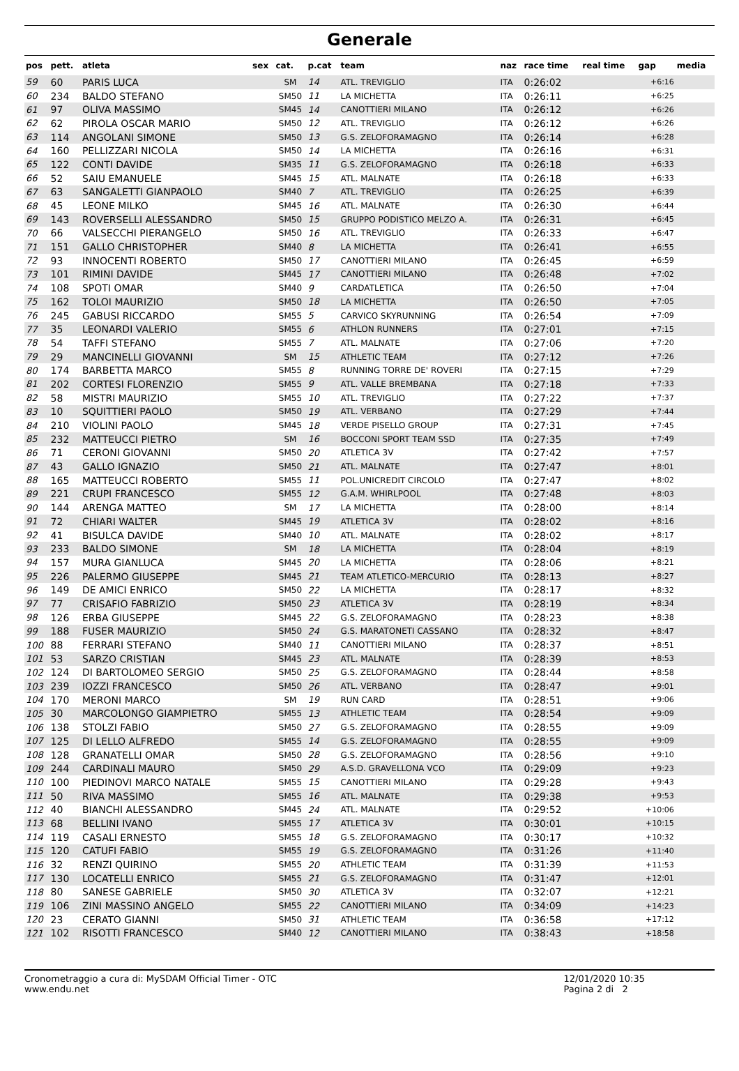Generale
| pos | pett. | atleta | sex | cat. | p.cat | team | naz | race time | real time | gap | media |
| --- | --- | --- | --- | --- | --- | --- | --- | --- | --- | --- | --- |
| 59 | 60 | PARIS LUCA | | SM | 14 | ATL. TREVIGLIO | ITA | 0:26:02 | | +6:16 | |
| 60 | 234 | BALDO STEFANO | | SM50 | 11 | LA MICHETTA | ITA | 0:26:11 | | +6:25 | |
| 61 | 97 | OLIVA MASSIMO | | SM45 | 14 | CANOTTIERI MILANO | ITA | 0:26:12 | | +6:26 | |
| 62 | 62 | PIROLA OSCAR MARIO | | SM50 | 12 | ATL. TREVIGLIO | ITA | 0:26:12 | | +6:26 | |
| 63 | 114 | ANGOLANI SIMONE | | SM50 | 13 | G.S. ZELOFORAMAGNO | ITA | 0:26:14 | | +6:28 | |
| 64 | 160 | PELLIZZARI NICOLA | | SM50 | 14 | LA MICHETTA | ITA | 0:26:16 | | +6:31 | |
| 65 | 122 | CONTI DAVIDE | | SM35 | 11 | G.S. ZELOFORAMAGNO | ITA | 0:26:18 | | +6:33 | |
| 66 | 52 | SAIU EMANUELE | | SM45 | 15 | ATL. MALNATE | ITA | 0:26:18 | | +6:33 | |
| 67 | 63 | SANGALETTI GIANPAOLO | | SM40 | 7 | ATL. TREVIGLIO | ITA | 0:26:25 | | +6:39 | |
| 68 | 45 | LEONE MILKO | | SM45 | 16 | ATL. MALNATE | ITA | 0:26:30 | | +6:44 | |
| 69 | 143 | ROVERSELLI ALESSANDRO | | SM50 | 15 | GRUPPO PODISTICO MELZO A. | ITA | 0:26:31 | | +6:45 | |
| 70 | 66 | VALSECCHI PIERANGELO | | SM50 | 16 | ATL. TREVIGLIO | ITA | 0:26:33 | | +6:47 | |
| 71 | 151 | GALLO CHRISTOPHER | | SM40 | 8 | LA MICHETTA | ITA | 0:26:41 | | +6:55 | |
| 72 | 93 | INNOCENTI ROBERTO | | SM50 | 17 | CANOTTIERI MILANO | ITA | 0:26:45 | | +6:59 | |
| 73 | 101 | RIMINI DAVIDE | | SM45 | 17 | CANOTTIERI MILANO | ITA | 0:26:48 | | +7:02 | |
| 74 | 108 | SPOTI OMAR | | SM40 | 9 | CARDATLETICA | ITA | 0:26:50 | | +7:04 | |
| 75 | 162 | TOLOI MAURIZIO | | SM50 | 18 | LA MICHETTA | ITA | 0:26:50 | | +7:05 | |
| 76 | 245 | GABUSI RICCARDO | | SM55 | 5 | CARVICO SKYRUNNING | ITA | 0:26:54 | | +7:09 | |
| 77 | 35 | LEONARDI VALERIO | | SM55 | 6 | ATHLON RUNNERS | ITA | 0:27:01 | | +7:15 | |
| 78 | 54 | TAFFI STEFANO | | SM55 | 7 | ATL. MALNATE | ITA | 0:27:06 | | +7:20 | |
| 79 | 29 | MANCINELLI GIOVANNI | | SM | 15 | ATHLETIC TEAM | ITA | 0:27:12 | | +7:26 | |
| 80 | 174 | BARBETTA MARCO | | SM55 | 8 | RUNNING TORRE DE' ROVERI | ITA | 0:27:15 | | +7:29 | |
| 81 | 202 | CORTESI FLORENZIO | | SM55 | 9 | ATL. VALLE BREMBANA | ITA | 0:27:18 | | +7:33 | |
| 82 | 58 | MISTRI MAURIZIO | | SM55 | 10 | ATL. TREVIGLIO | ITA | 0:27:22 | | +7:37 | |
| 83 | 10 | SQUITTIERI PAOLO | | SM50 | 19 | ATL. VERBANO | ITA | 0:27:29 | | +7:44 | |
| 84 | 210 | VIOLINI PAOLO | | SM45 | 18 | VERDE PISELLO GROUP | ITA | 0:27:31 | | +7:45 | |
| 85 | 232 | MATTEUCCI PIETRO | | SM | 16 | BOCCONI SPORT TEAM SSD | ITA | 0:27:35 | | +7:49 | |
| 86 | 71 | CERONI GIOVANNI | | SM50 | 20 | ATLETICA 3V | ITA | 0:27:42 | | +7:57 | |
| 87 | 43 | GALLO IGNAZIO | | SM50 | 21 | ATL. MALNATE | ITA | 0:27:47 | | +8:01 | |
| 88 | 165 | MATTEUCCI ROBERTO | | SM55 | 11 | POL.UNICREDIT CIRCOLO | ITA | 0:27:47 | | +8:02 | |
| 89 | 221 | CRUPI FRANCESCO | | SM55 | 12 | G.A.M. WHIRLPOOL | ITA | 0:27:48 | | +8:03 | |
| 90 | 144 | ARENGA MATTEO | | SM | 17 | LA MICHETTA | ITA | 0:28:00 | | +8:14 | |
| 91 | 72 | CHIARI WALTER | | SM45 | 19 | ATLETICA 3V | ITA | 0:28:02 | | +8:16 | |
| 92 | 41 | BISULCA DAVIDE | | SM40 | 10 | ATL. MALNATE | ITA | 0:28:02 | | +8:17 | |
| 93 | 233 | BALDO SIMONE | | SM | 18 | LA MICHETTA | ITA | 0:28:04 | | +8:19 | |
| 94 | 157 | MURA GIANLUCA | | SM45 | 20 | LA MICHETTA | ITA | 0:28:06 | | +8:21 | |
| 95 | 226 | PALERMO GIUSEPPE | | SM45 | 21 | TEAM ATLETICO-MERCURIO | ITA | 0:28:13 | | +8:27 | |
| 96 | 149 | DE AMICI ENRICO | | SM50 | 22 | LA MICHETTA | ITA | 0:28:17 | | +8:32 | |
| 97 | 77 | CRISAFIO FABRIZIO | | SM50 | 23 | ATLETICA 3V | ITA | 0:28:19 | | +8:34 | |
| 98 | 126 | ERBA GIUSEPPE | | SM45 | 22 | G.S. ZELOFORAMAGNO | ITA | 0:28:23 | | +8:38 | |
| 99 | 188 | FUSER MAURIZIO | | SM50 | 24 | G.S. MARATONETI CASSANO | ITA | 0:28:32 | | +8:47 | |
| 100 | 88 | FERRARI STEFANO | | SM40 | 11 | CANOTTIERI MILANO | ITA | 0:28:37 | | +8:51 | |
| 101 | 53 | SARZO CRISTIAN | | SM45 | 23 | ATL. MALNATE | ITA | 0:28:39 | | +8:53 | |
| 102 | 124 | DI BARTOLOMEO SERGIO | | SM50 | 25 | G.S. ZELOFORAMAGNO | ITA | 0:28:44 | | +8:58 | |
| 103 | 239 | IOZZI FRANCESCO | | SM50 | 26 | ATL. VERBANO | ITA | 0:28:47 | | +9:01 | |
| 104 | 170 | MERONI MARCO | | SM | 19 | RUN CARD | ITA | 0:28:51 | | +9:06 | |
| 105 | 30 | MARCOLONGO GIAMPIETRO | | SM55 | 13 | ATHLETIC TEAM | ITA | 0:28:54 | | +9:09 | |
| 106 | 138 | STOLZI FABIO | | SM50 | 27 | G.S. ZELOFORAMAGNO | ITA | 0:28:55 | | +9:09 | |
| 107 | 125 | DI LELLO ALFREDO | | SM55 | 14 | G.S. ZELOFORAMAGNO | ITA | 0:28:55 | | +9:09 | |
| 108 | 128 | GRANATELLI OMAR | | SM50 | 28 | G.S. ZELOFORAMAGNO | ITA | 0:28:56 | | +9:10 | |
| 109 | 244 | CARDINALI MAURO | | SM50 | 29 | A.S.D. GRAVELLONA VCO | ITA | 0:29:09 | | +9:23 | |
| 110 | 100 | PIEDINOVI MARCO NATALE | | SM55 | 15 | CANOTTIERI MILANO | ITA | 0:29:28 | | +9:43 | |
| 111 | 50 | RIVA MASSIMO | | SM55 | 16 | ATL. MALNATE | ITA | 0:29:38 | | +9:53 | |
| 112 | 40 | BIANCHI ALESSANDRO | | SM45 | 24 | ATL. MALNATE | ITA | 0:29:52 | | +10:06 | |
| 113 | 68 | BELLINI IVANO | | SM55 | 17 | ATLETICA 3V | ITA | 0:30:01 | | +10:15 | |
| 114 | 119 | CASALI ERNESTO | | SM55 | 18 | G.S. ZELOFORAMAGNO | ITA | 0:30:17 | | +10:32 | |
| 115 | 120 | CATUFI FABIO | | SM55 | 19 | G.S. ZELOFORAMAGNO | ITA | 0:31:26 | | +11:40 | |
| 116 | 32 | RENZI QUIRINO | | SM55 | 20 | ATHLETIC TEAM | ITA | 0:31:39 | | +11:53 | |
| 117 | 130 | LOCATELLI ENRICO | | SM55 | 21 | G.S. ZELOFORAMAGNO | ITA | 0:31:47 | | +12:01 | |
| 118 | 80 | SANESE GABRIELE | | SM50 | 30 | ATLETICA 3V | ITA | 0:32:07 | | +12:21 | |
| 119 | 106 | ZINI MASSINO ANGELO | | SM55 | 22 | CANOTTIERI MILANO | ITA | 0:34:09 | | +14:23 | |
| 120 | 23 | CERATO GIANNI | | SM50 | 31 | ATHLETIC TEAM | ITA | 0:36:58 | | +17:12 | |
| 121 | 102 | RISOTTI FRANCESCO | | SM40 | 12 | CANOTTIERI MILANO | ITA | 0:38:43 | | +18:58 | |
Cronometraggio a cura di: MySDAM Official Timer - OTC
www.endu.net
12/01/2020 10:35
Pagina 2 di 2